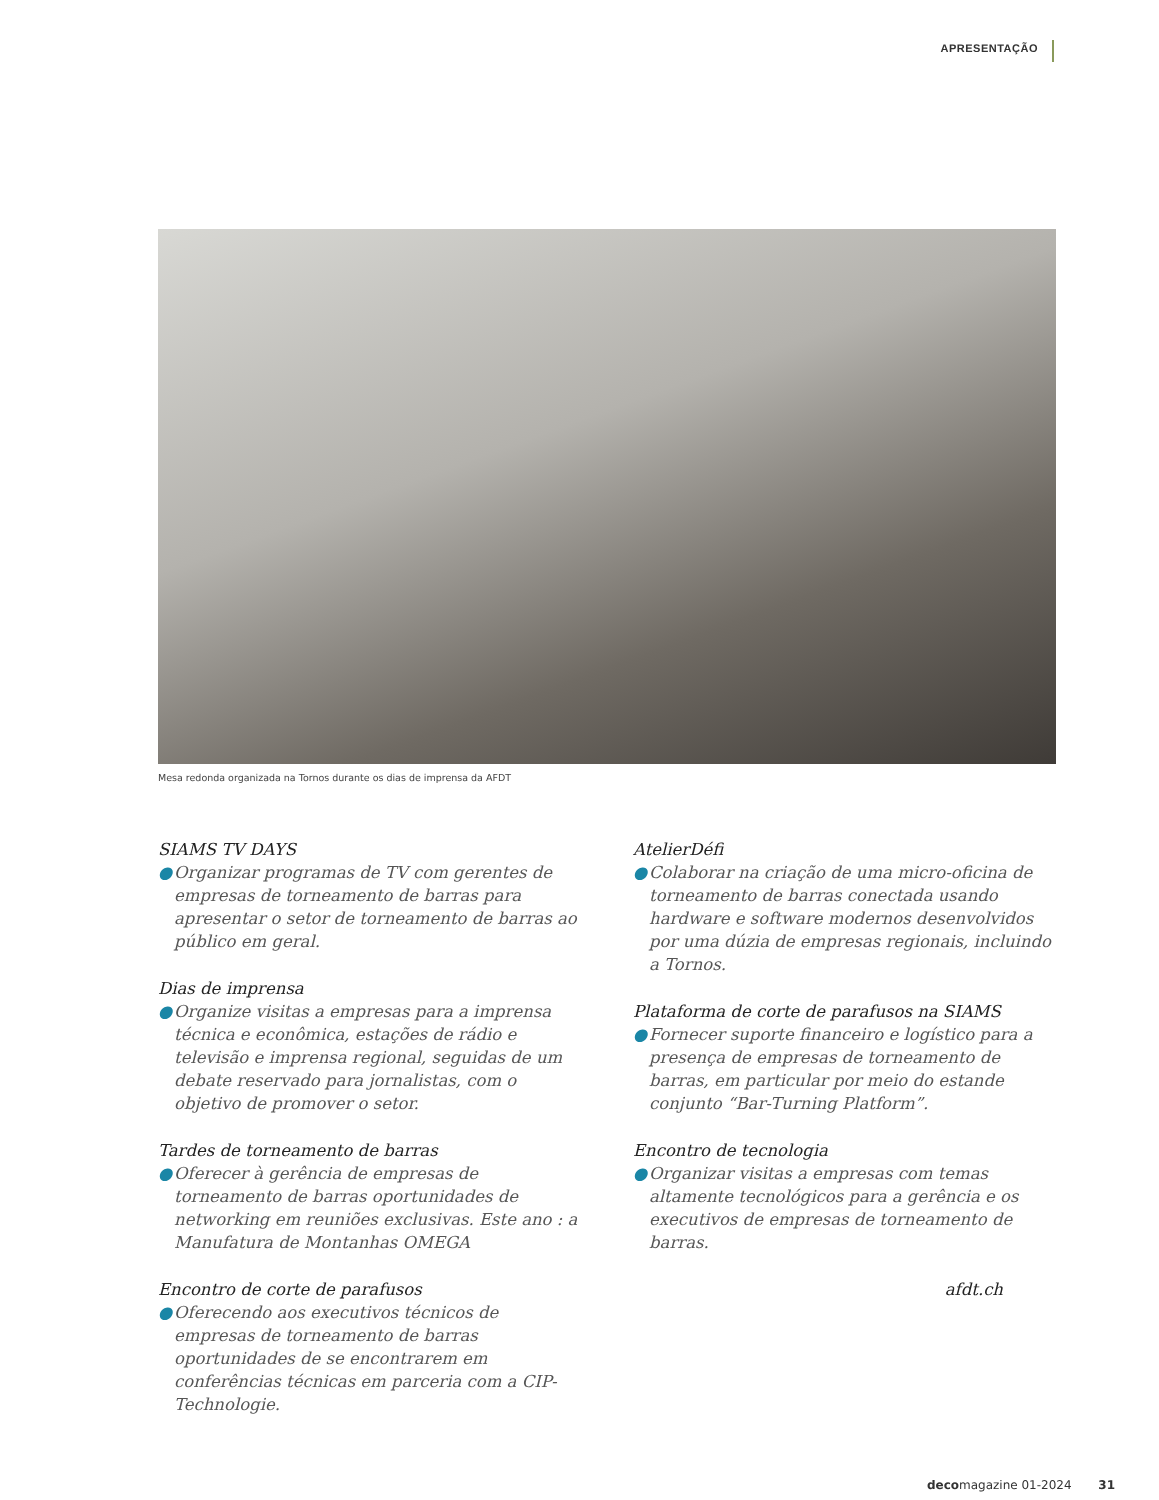APRESENTAÇÃO
Mesa redonda organizada na Tornos durante os dias de imprensa da AFDT
SIAMS TV DAYS
● Organizar programas de TV com gerentes de empresas de torneamento de barras para apresentar o setor de torneamento de barras ao público em geral.
Dias de imprensa
● Organize visitas a empresas para a imprensa técnica e econômica, estações de rádio e televisão e imprensa regional, seguidas de um debate reservado para jornalistas, com o objetivo de promover o setor.
Tardes de torneamento de barras
● Oferecer à gerência de empresas de torneamento de barras oportunidades de networking em reuniões exclusivas. Este ano : a Manufatura de Montanhas OMEGA
Encontro de corte de parafusos
● Oferecendo aos executivos técnicos de empresas de torneamento de barras oportunidades de se encontrarem em conferências técnicas em parceria com a CIP-Technologie.
AtelierDéfi
● Colaborar na criação de uma micro-oficina de torneamento de barras conectada usando hardware e software modernos desenvolvidos por uma dúzia de empresas regionais, incluindo a Tornos.
Plataforma de corte de parafusos na SIAMS
● Fornecer suporte financeiro e logístico para a presença de empresas de torneamento de barras, em particular por meio do estande conjunto “Bar-Turning Platform”.
Encontro de tecnologia
● Organizar visitas a empresas com temas altamente tecnológicos para a gerência e os executivos de empresas de torneamento de barras.
afdt.ch
decomagazine 01-2024 31